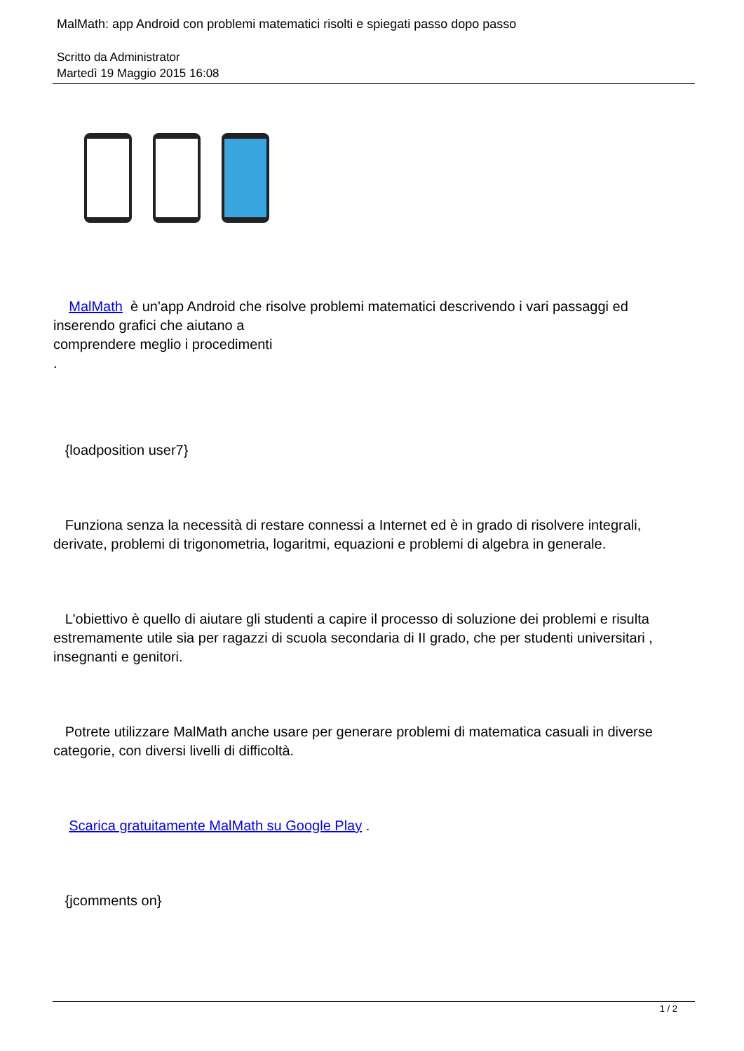MalMath: app Android con problemi matematici risolti e spiegati passo dopo passo
Scritto da Administrator
Martedì 19 Maggio 2015 16:08
MalMath è un'app Android che risolve problemi matematici descrivendo i vari passaggi ed inserendo grafici che aiutano a
comprendere meglio i procedimenti
.
{loadposition user7}
Funziona senza la necessità di restare connessi a Internet ed è in grado di risolvere integrali, derivate, problemi di trigonometria, logaritmi, equazioni e problemi di algebra in generale.
L'obiettivo è quello di aiutare gli studenti a capire il processo di soluzione dei problemi e risulta estremamente utile sia per ragazzi di scuola secondaria di II grado, che per studenti universitari ,
insegnanti e genitori.
Potrete utilizzare MalMath anche usare per generare problemi di matematica casuali in diverse categorie, con diversi livelli di difficoltà.
Scarica gratuitamente MalMath su Google Play .
{jcomments on}
1 / 2